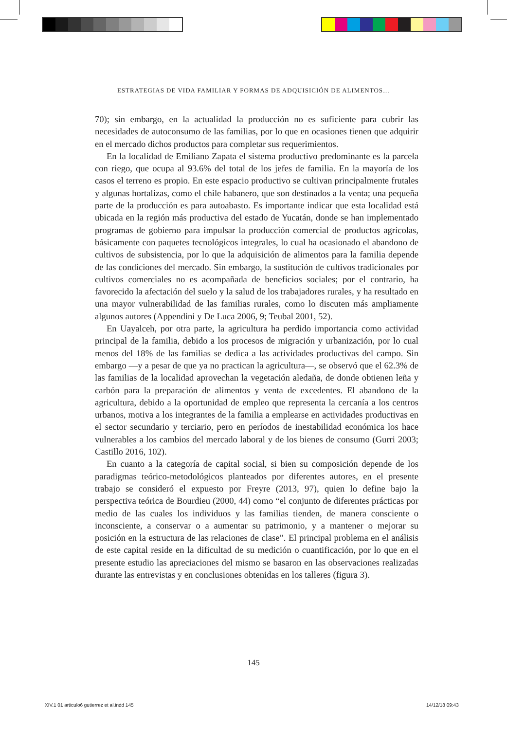ESTRATEGIAS DE VIDA FAMILIAR Y FORMAS DE ADQUISICIÓN DE ALIMENTOS…
70); sin embargo, en la actualidad la producción no es suficiente para cubrir las necesidades de autoconsumo de las familias, por lo que en ocasiones tienen que adquirir en el mercado dichos productos para completar sus requerimientos.
En la localidad de Emiliano Zapata el sistema productivo predominante es la parcela con riego, que ocupa al 93.6% del total de los jefes de familia. En la mayoría de los casos el terreno es propio. En este espacio productivo se cultivan principalmente frutales y algunas hortalizas, como el chile habanero, que son destinados a la venta; una pequeña parte de la producción es para autoabasto. Es importante indicar que esta localidad está ubicada en la región más productiva del estado de Yucatán, donde se han implementado programas de gobierno para impulsar la producción comercial de productos agrícolas, básicamente con paquetes tecnológicos integrales, lo cual ha ocasionado el abandono de cultivos de subsistencia, por lo que la adquisición de alimentos para la familia depende de las condiciones del mercado. Sin embargo, la sustitución de cultivos tradicionales por cultivos comerciales no es acompañada de beneficios sociales; por el contrario, ha favorecido la afectación del suelo y la salud de los trabajadores rurales, y ha resultado en una mayor vulnerabilidad de las familias rurales, como lo discuten más ampliamente algunos autores (Appendini y De Luca 2006, 9; Teubal 2001, 52).
En Uayalceh, por otra parte, la agricultura ha perdido importancia como actividad principal de la familia, debido a los procesos de migración y urbanización, por lo cual menos del 18% de las familias se dedica a las actividades productivas del campo. Sin embargo —y a pesar de que ya no practican la agricultura—, se observó que el 62.3% de las familias de la localidad aprovechan la vegetación aledaña, de donde obtienen leña y carbón para la preparación de alimentos y venta de excedentes. El abandono de la agricultura, debido a la oportunidad de empleo que representa la cercanía a los centros urbanos, motiva a los integrantes de la familia a emplearse en actividades productivas en el sector secundario y terciario, pero en períodos de inestabilidad económica los hace vulnerables a los cambios del mercado laboral y de los bienes de consumo (Gurri 2003; Castillo 2016, 102).
En cuanto a la categoría de capital social, si bien su composición depende de los paradigmas teórico-metodológicos planteados por diferentes autores, en el presente trabajo se consideró el expuesto por Freyre (2013, 97), quien lo define bajo la perspectiva teórica de Bourdieu (2000, 44) como “el conjunto de diferentes prácticas por medio de las cuales los individuos y las familias tienden, de manera consciente o inconsciente, a conservar o a aumentar su patrimonio, y a mantener o mejorar su posición en la estructura de las relaciones de clase”. El principal problema en el análisis de este capital reside en la dificultad de su medición o cuantificación, por lo que en el presente estudio las apreciaciones del mismo se basaron en las observaciones realizadas durante las entrevistas y en conclusiones obtenidas en los talleres (figura 3).
145
XIV.1 01 articulo6 gutierrez et al.indd 145
14/12/18 09:43